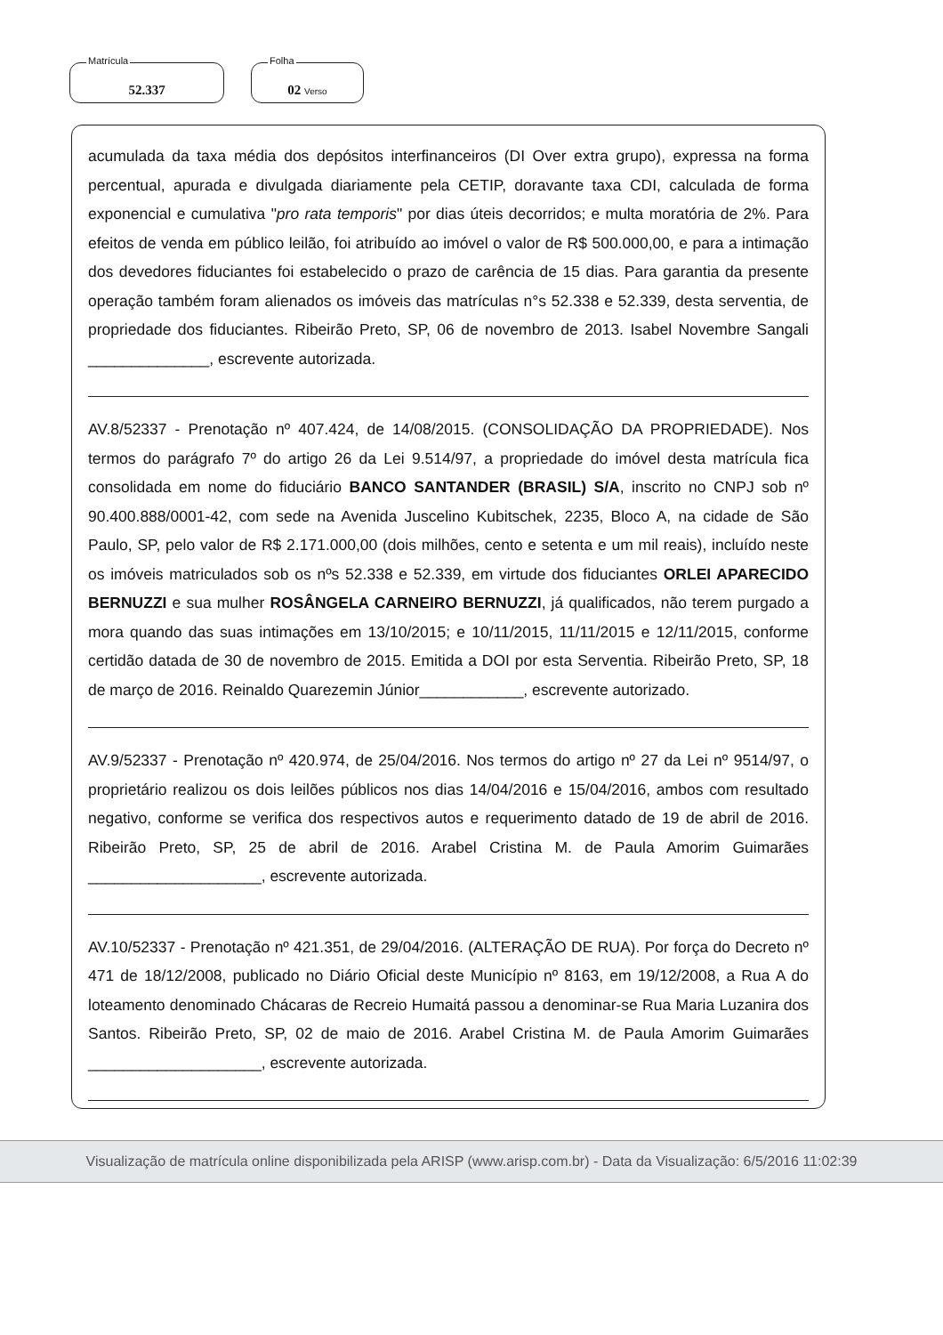Matrícula
52.337
Folha
02 Verso
acumulada da taxa média dos depósitos interfinanceiros (DI Over extra grupo), expressa na forma percentual, apurada e divulgada diariamente pela CETIP, doravante taxa CDI, calculada de forma exponencial e cumulativa "pro rata temporis" por dias úteis decorridos; e multa moratória de 2%. Para efeitos de venda em público leilão, foi atribuído ao imóvel o valor de R$ 500.000,00, e para a intimação dos devedores fiduciantes foi estabelecido o prazo de carência de 15 dias. Para garantia da presente operação também foram alienados os imóveis das matrículas n°s 52.338 e 52.339, desta serventia, de propriedade dos fiduciantes. Ribeirão Preto, SP, 06 de novembro de 2013. Isabel Novembre Sangali ______________, escrevente autorizada.
AV.8/52337 - Prenotação nº 407.424, de 14/08/2015. (CONSOLIDAÇÃO DA PROPRIEDADE). Nos termos do parágrafo 7º do artigo 26 da Lei 9.514/97, a propriedade do imóvel desta matrícula fica consolidada em nome do fiduciário BANCO SANTANDER (BRASIL) S/A, inscrito no CNPJ sob nº 90.400.888/0001-42, com sede na Avenida Juscelino Kubitschek, 2235, Bloco A, na cidade de São Paulo, SP, pelo valor de R$ 2.171.000,00 (dois milhões, cento e setenta e um mil reais), incluído neste os imóveis matriculados sob os nºs 52.338 e 52.339, em virtude dos fiduciantes ORLEI APARECIDO BERNUZZI e sua mulher ROSÂNGELA CARNEIRO BERNUZZI, já qualificados, não terem purgado a mora quando das suas intimações em 13/10/2015; e 10/11/2015, 11/11/2015 e 12/11/2015, conforme certidão datada de 30 de novembro de 2015. Emitida a DOI por esta Serventia. Ribeirão Preto, SP, 18 de março de 2016. Reinaldo Quarezemin Júnior____________, escrevente autorizado.
AV.9/52337 - Prenotação nº 420.974, de 25/04/2016. Nos termos do artigo nº 27 da Lei nº 9514/97, o proprietário realizou os dois leilões públicos nos dias 14/04/2016 e 15/04/2016, ambos com resultado negativo, conforme se verifica dos respectivos autos e requerimento datado de 19 de abril de 2016. Ribeirão Preto, SP, 25 de abril de 2016. Arabel Cristina M. de Paula Amorim Guimarães ____________________, escrevente autorizada.
AV.10/52337 - Prenotação nº 421.351, de 29/04/2016. (ALTERAÇÃO DE RUA). Por força do Decreto nº 471 de 18/12/2008, publicado no Diário Oficial deste Município nº 8163, em 19/12/2008, a Rua A do loteamento denominado Chácaras de Recreio Humaitá passou a denominar-se Rua Maria Luzanira dos Santos. Ribeirão Preto, SP, 02 de maio de 2016. Arabel Cristina M. de Paula Amorim Guimarães ____________________, escrevente autorizada.
Visualização de matrícula online disponibilizada pela ARISP (www.arisp.com.br) - Data da Visualização: 6/5/2016 11:02:39